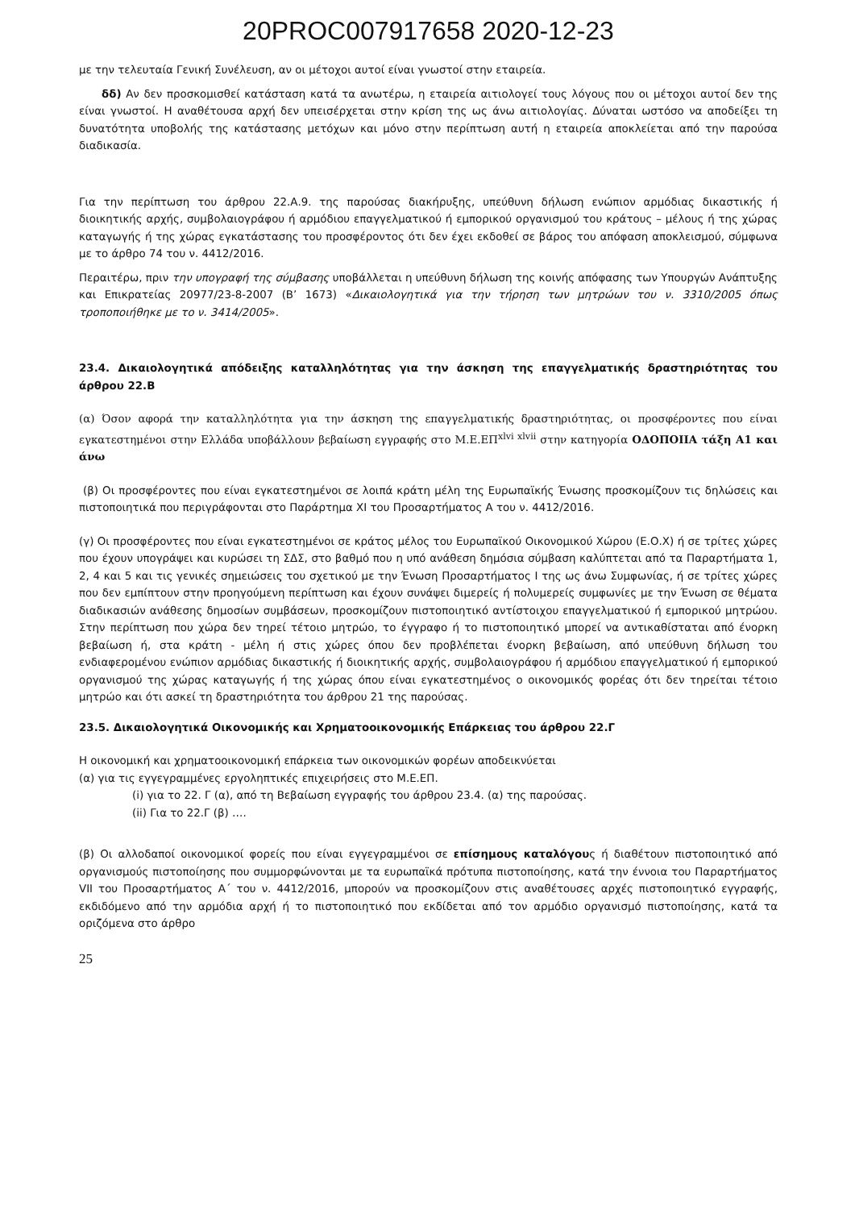20PROC007917658 2020-12-23
με την τελευταία Γενική Συνέλευση, αν οι μέτοχοι αυτοί είναι γνωστοί στην εταιρεία.
δδ) Αν δεν προσκομισθεί κατάσταση κατά τα ανωτέρω, η εταιρεία αιτιολογεί τους λόγους που οι μέτοχοι αυτοί δεν της είναι γνωστοί. Η αναθέτουσα αρχή δεν υπεισέρχεται στην κρίση της ως άνω αιτιολογίας. Δύναται ωστόσο να αποδείξει τη δυνατότητα υποβολής της κατάστασης μετόχων και μόνο στην περίπτωση αυτή η εταιρεία αποκλείεται από την παρούσα διαδικασία.
Για την περίπτωση του άρθρου 22.Α.9. της παρούσας διακήρυξης, υπεύθυνη δήλωση ενώπιον αρμόδιας δικαστικής ή διοικητικής αρχής, συμβολαιογράφου ή αρμόδιου επαγγελματικού ή εμπορικού οργανισμού του κράτους – μέλους ή της χώρας καταγωγής ή της χώρας εγκατάστασης του προσφέροντος ότι δεν έχει εκδοθεί σε βάρος του απόφαση αποκλεισμού, σύμφωνα με το άρθρο 74 του ν. 4412/2016.
Περαιτέρω, πριν την υπογραφή της σύμβασης υποβάλλεται η υπεύθυνη δήλωση της κοινής απόφασης των Υπουργών Ανάπτυξης και Επικρατείας 20977/23-8-2007 (Β’ 1673) «Δικαιολογητικά για την τήρηση των μητρώων του ν. 3310/2005 όπως τροποποιήθηκε με το ν. 3414/2005».
23.4. Δικαιολογητικά απόδειξης καταλληλότητας για την άσκηση της επαγγελματικής δραστηριότητας του άρθρου 22.Β
(α) Όσον αφορά την καταλληλότητα για την άσκηση της επαγγελματικής δραστηριότητας, οι προσφέροντες που είναι εγκατεστημένοι στην Ελλάδα υποβάλλουν βεβαίωση εγγραφής στο Μ.Ε.ΕΠ<sup>xlvi xlvii</sup> στην κατηγορία ΟΔΟΠΟΙΙΑ τάξη Α1 και άνω
(β) Οι προσφέροντες που είναι εγκατεστημένοι σε λοιπά κράτη μέλη της Ευρωπαϊκής Ένωσης προσκομίζουν τις δηλώσεις και πιστοποιητικά που περιγράφονται στο Παράρτημα XI του Προσαρτήματος Α του ν. 4412/2016.
(γ) Οι προσφέροντες που είναι εγκατεστημένοι σε κράτος μέλος του Ευρωπαϊκού Οικονομικού Χώρου (Ε.Ο.Χ) ή σε τρίτες χώρες που έχουν υπογράψει και κυρώσει τη ΣΔΣ, στο βαθμό που η υπό ανάθεση δημόσια σύμβαση καλύπτεται από τα Παραρτήματα 1, 2, 4 και 5 και τις γενικές σημειώσεις του σχετικού με την Ένωση Προσαρτήματος I της ως άνω Συμφωνίας, ή σε τρίτες χώρες που δεν εμπίπτουν στην προηγούμενη περίπτωση και έχουν συνάψει διμερείς ή πολυμερείς συμφωνίες με την Ένωση σε θέματα διαδικασιών ανάθεσης δημοσίων συμβάσεων, προσκομίζουν πιστοποιητικό αντίστοιχου επαγγελματικού ή εμπορικού μητρώου. Στην περίπτωση που χώρα δεν τηρεί τέτοιο μητρώο, το έγγραφο ή το πιστοποιητικό μπορεί να αντικαθίσταται από ένορκη βεβαίωση ή, στα κράτη - μέλη ή στις χώρες όπου δεν προβλέπεται ένορκη βεβαίωση, από υπεύθυνη δήλωση του ενδιαφερομένου ενώπιον αρμόδιας δικαστικής ή διοικητικής αρχής, συμβολαιογράφου ή αρμόδιου επαγγελματικού ή εμπορικού οργανισμού της χώρας καταγωγής ή της χώρας όπου είναι εγκατεστημένος ο οικονομικός φορέας ότι δεν τηρείται τέτοιο μητρώο και ότι ασκεί τη δραστηριότητα του άρθρου 21 της παρούσας.
23.5. Δικαιολογητικά Οικονομικής και Χρηματοοικονομικής Επάρκειας του άρθρου 22.Γ
Η οικονομική και χρηματοοικονομική επάρκεια των οικονομικών φορέων αποδεικνύεται
(α) για τις εγγεγραμμένες εργοληπτικές επιχειρήσεις στο Μ.Ε.ΕΠ.
(i) για το 22. Γ (α), από τη Βεβαίωση εγγραφής του άρθρου 23.4. (α) της παρούσας.
(ii) Για το 22.Γ (β) ….
(β) Οι αλλοδαποί οικονομικοί φορείς που είναι εγγεγραμμένοι σε επίσημους καταλόγους ή διαθέτουν πιστοποιητικό από οργανισμούς πιστοποίησης που συμμορφώνονται με τα ευρωπαϊκά πρότυπα πιστοποίησης, κατά την έννοια του Παραρτήματος VII του Προσαρτήματος Α΄ του ν. 4412/2016, μπορούν να προσκομίζουν στις αναθέτουσες αρχές πιστοποιητικό εγγραφής, εκδιδόμενο από την αρμόδια αρχή ή το πιστοποιητικό που εκδίδεται από τον αρμόδιο οργανισμό πιστοποίησης, κατά τα οριζόμενα στο άρθρο
25